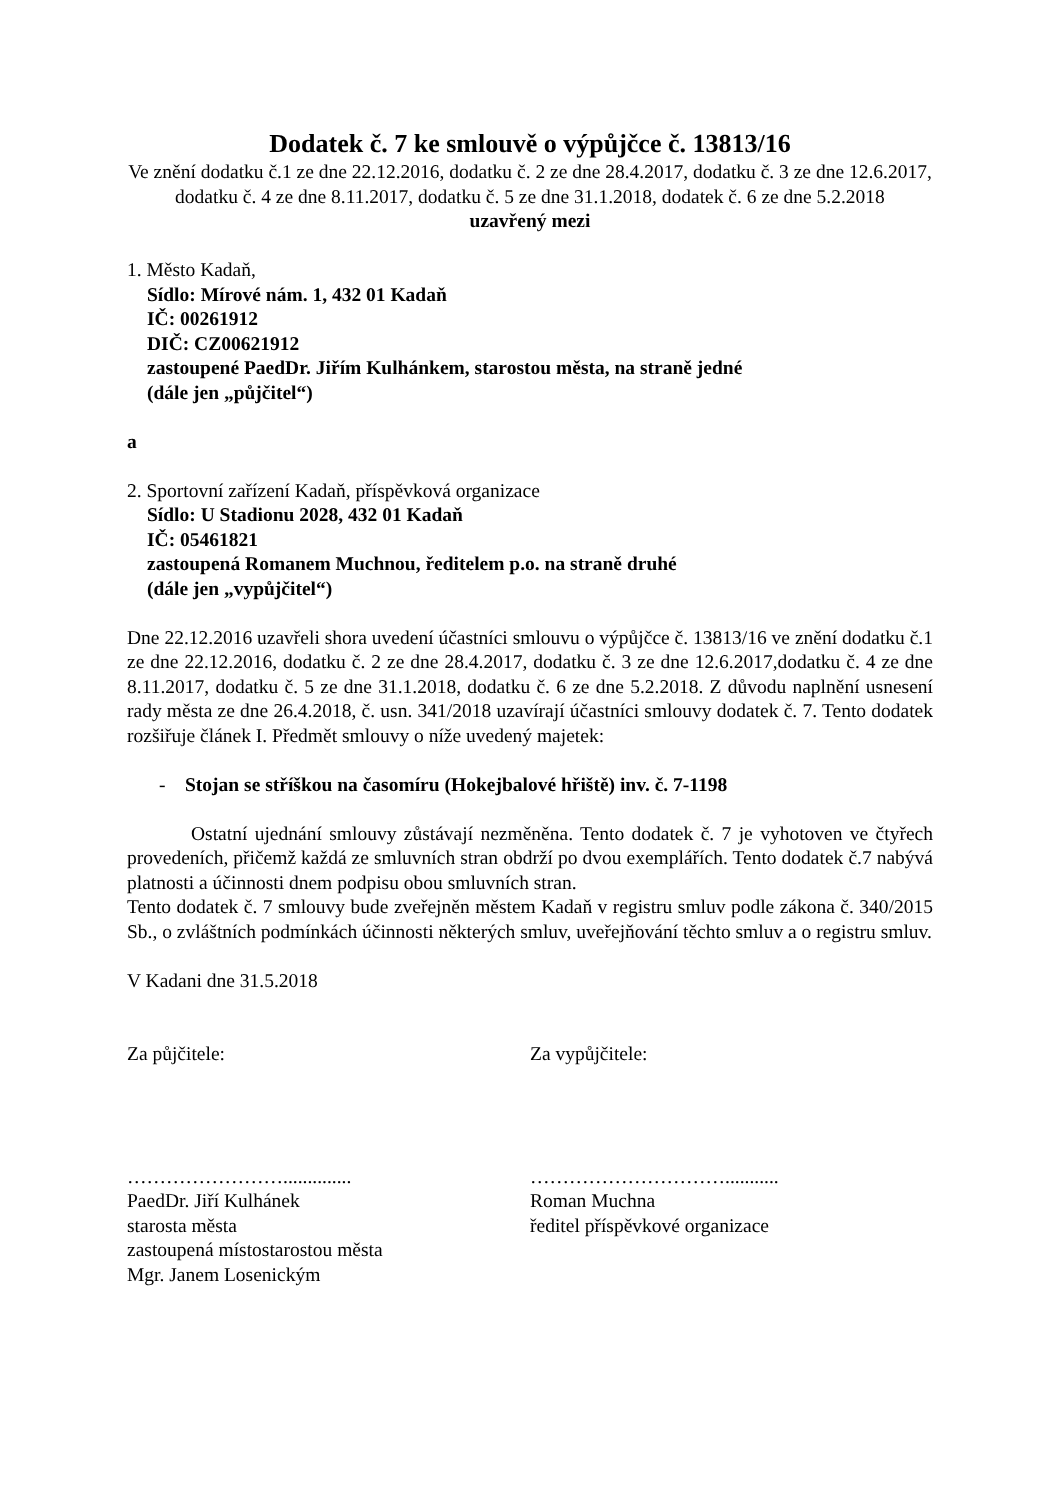Dodatek č. 7 ke smlouvě o výpůjčce č. 13813/16
Ve znění dodatku č.1 ze dne 22.12.2016, dodatku č. 2 ze dne 28.4.2017, dodatku č. 3 ze dne 12.6.2017, dodatku č. 4 ze dne 8.11.2017, dodatku č. 5 ze dne 31.1.2018, dodatek č. 6 ze dne 5.2.2018
uzavřený mezi
1. Město Kadaň,
Sídlo: Mírové nám. 1, 432 01 Kadaň
IČ: 00261912
DIČ: CZ00621912
zastoupené PaedDr. Jiřím Kulhánkem, starostou města, na straně jedné
(dále jen „půjčitel“)
a
2. Sportovní zařízení Kadaň, příspěvková organizace
Sídlo: U Stadionu 2028, 432 01 Kadaň
IČ: 05461821
zastoupená Romanem Muchnou, ředitelem p.o. na straně druhé
(dále jen „vypůjčitel“)
Dne 22.12.2016 uzavřeli shora uvedení účastníci smlouvu o výpůjčce č. 13813/16 ve znění dodatku č.1 ze dne 22.12.2016, dodatku č. 2 ze dne 28.4.2017, dodatku č. 3 ze dne 12.6.2017,dodatku č. 4 ze dne 8.11.2017, dodatku č. 5 ze dne 31.1.2018, dodatku č. 6 ze dne 5.2.2018. Z důvodu naplnění usnesení rady města ze dne 26.4.2018, č. usn. 341/2018 uzavírají účastníci smlouvy dodatek č. 7. Tento dodatek rozšiřuje článek I. Předmět smlouvy o níže uvedený majetek:
- Stojan se stříškou na časomíru (Hokejbalové hřiště) inv. č. 7-1198
Ostatní ujednání smlouvy zůstávají nezměněna. Tento dodatek č. 7 je vyhotoven ve čtyřech provedeních, přičemž každá ze smluvních stran obdrží po dvou exemplářích. Tento dodatek č.7 nabývá platnosti a účinnosti dnem podpisu obou smluvních stran.
Tento dodatek č. 7 smlouvy bude zveřejněn městem Kadaň v registru smluv podle zákona č. 340/2015 Sb., o zvláštních podmínkách účinnosti některých smluv, uveřejňování těchto smluv a o registru smluv.
V Kadani dne 31.5.2018
Za půjčitele: Za vypůjčitele:
…………………….............. …………………………...........
PaedDr. Jiří Kulhánek
starosta města
zastoupená místostarostou města
Mgr. Janem Losenickým
Roman Muchna
ředitel příspěvkové organizace